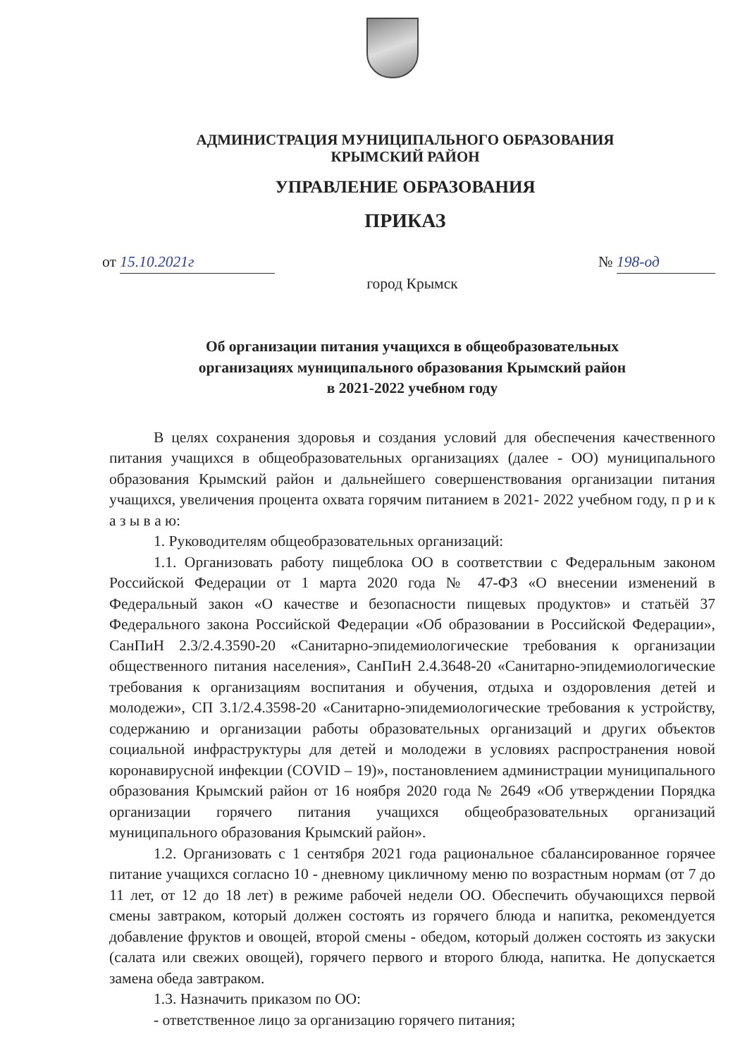АДМИНИСТРАЦИЯ МУНИЦИПАЛЬНОГО ОБРАЗОВАНИЯ
КРЫМСКИЙ РАЙОН
УПРАВЛЕНИЕ ОБРАЗОВАНИЯ
ПРИКАЗ
от 15.10.2021г № 198-од
город Крымск
Об организации питания учащихся в общеобразовательных
организациях муниципального образования Крымский район
в 2021-2022 учебном году
В целях сохранения здоровья и создания условий для обеспечения качественного питания учащихся в общеобразовательных организациях (далее - ОО) муниципального образования Крымский район и дальнейшего совершенствования организации питания учащихся, увеличения процента охвата горячим питанием в 2021- 2022 учебном году, п р и к а з ы в а ю:
1. Руководителям общеобразовательных организаций:
1.1. Организовать работу пищеблока ОО в соответствии с Федеральным законом Российской Федерации от 1 марта 2020 года № 47-ФЗ «О внесении изменений в Федеральный закон «О качестве и безопасности пищевых продуктов» и статьёй 37 Федерального закона Российской Федерации «Об образовании в Российской Федерации», СанПиН 2.3/2.4.3590-20 «Санитарно-эпидемиологические требования к организации общественного питания населения», СанПиН 2.4.3648-20 «Санитарно-эпидемиологические требования к организациям воспитания и обучения, отдыха и оздоровления детей и молодежи», СП 3.1/2.4.3598-20 «Санитарно-эпидемиологические требования к устройству, содержанию и организации работы образовательных организаций и других объектов социальной инфраструктуры для детей и молодежи в условиях распространения новой коронавирусной инфекции (COVID – 19)», постановлением администрации муниципального образования Крымский район от 16 ноября 2020 года № 2649 «Об утверждении Порядка организации горячего питания учащихся общеобразовательных организаций муниципального образования Крымский район».
1.2. Организовать с 1 сентября 2021 года рациональное сбалансированное горячее питание учащихся согласно 10 - дневному цикличному меню по возрастным нормам (от 7 до 11 лет, от 12 до 18 лет) в режиме рабочей недели ОО. Обеспечить обучающихся первой смены завтраком, который должен состоять из горячего блюда и напитка, рекомендуется добавление фруктов и овощей, второй смены - обедом, который должен состоять из закуски (салата или свежих овощей), горячего первого и второго блюда, напитка. Не допускается замена обеда завтраком.
1.3. Назначить приказом по ОО:
- ответственное лицо за организацию горячего питания;